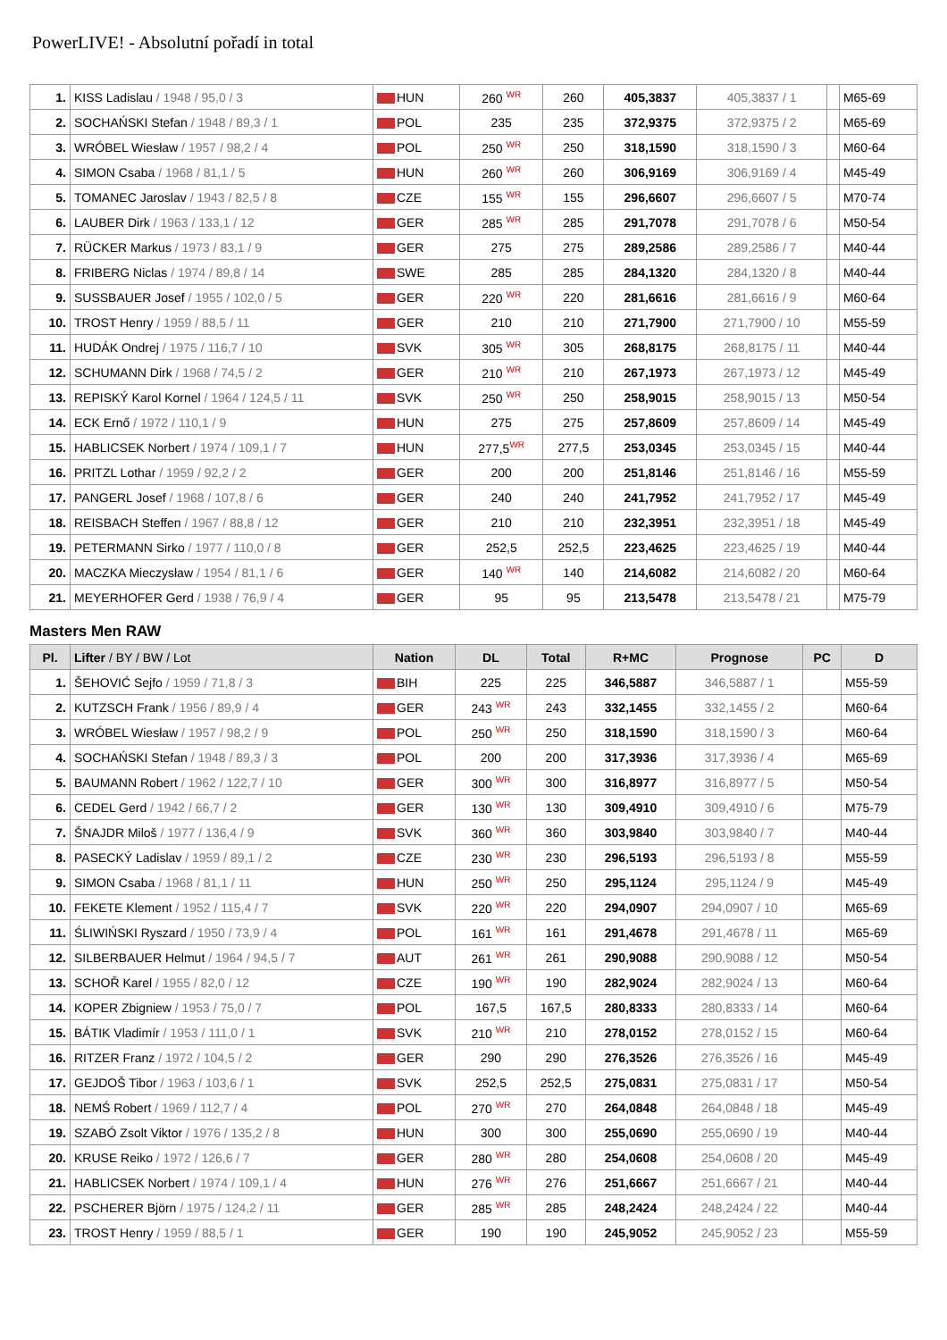PowerLIVE! - Absolutní pořadí in total
| 1. | KISS Ladislau / 1948 / 95,0 / 3 | HUN | 260 <sup>WR</sup> | 260 | 405,3837 | 405,3837 / 1 | | M65-69 |
| 2. | SOCHAŃSKI Stefan / 1948 / 89,3 / 1 | POL | 235 | 235 | 372,9375 | 372,9375 / 2 | | M65-69 |
| 3. | WRÓBEL Wiesław / 1957 / 98,2 / 4 | POL | 250 <sup>WR</sup> | 250 | 318,1590 | 318,1590 / 3 | | M60-64 |
| 4. | SIMON Csaba / 1968 / 81,1 / 5 | HUN | 260 <sup>WR</sup> | 260 | 306,9169 | 306,9169 / 4 | | M45-49 |
| 5. | TOMANEC Jaroslav / 1943 / 82,5 / 8 | CZE | 155 <sup>WR</sup> | 155 | 296,6607 | 296,6607 / 5 | | M70-74 |
| 6. | LAUBER Dirk / 1963 / 133,1 / 12 | GER | 285 <sup>WR</sup> | 285 | 291,7078 | 291,7078 / 6 | | M50-54 |
| 7. | RÜCKER Markus / 1973 / 83,1 / 9 | GER | 275 | 275 | 289,2586 | 289,2586 / 7 | | M40-44 |
| 8. | FRIBERG Niclas / 1974 / 89,8 / 14 | SWE | 285 | 285 | 284,1320 | 284,1320 / 8 | | M40-44 |
| 9. | SUSSBAUER Josef / 1955 / 102,0 / 5 | GER | 220 <sup>WR</sup> | 220 | 281,6616 | 281,6616 / 9 | | M60-64 |
| 10. | TROST Henry / 1959 / 88,5 / 11 | GER | 210 | 210 | 271,7900 | 271,7900 / 10 | | M55-59 |
| 11. | HUDÁK Ondrej / 1975 / 116,7 / 10 | SVK | 305 <sup>WR</sup> | 305 | 268,8175 | 268,8175 / 11 | | M40-44 |
| 12. | SCHUMANN Dirk / 1968 / 74,5 / 2 | GER | 210 <sup>WR</sup> | 210 | 267,1973 | 267,1973 / 12 | | M45-49 |
| 13. | REPISKÝ Karol Kornel / 1964 / 124,5 / 11 | SVK | 250 <sup>WR</sup> | 250 | 258,9015 | 258,9015 / 13 | | M50-54 |
| 14. | ECK Ernő / 1972 / 110,1 / 9 | HUN | 275 | 275 | 257,8609 | 257,8609 / 14 | | M45-49 |
| 15. | HABLICSEK Norbert / 1974 / 109,1 / 7 | HUN | 277,5<sup>WR</sup> | 277,5 | 253,0345 | 253,0345 / 15 | | M40-44 |
| 16. | PRITZL Lothar / 1959 / 92,2 / 2 | GER | 200 | 200 | 251,8146 | 251,8146 / 16 | | M55-59 |
| 17. | PANGERL Josef / 1968 / 107,8 / 6 | GER | 240 | 240 | 241,7952 | 241,7952 / 17 | | M45-49 |
| 18. | REISBACH Steffen / 1967 / 88,8 / 12 | GER | 210 | 210 | 232,3951 | 232,3951 / 18 | | M45-49 |
| 19. | PETERMANN Sirko / 1977 / 110,0 / 8 | GER | 252,5 | 252,5 | 223,4625 | 223,4625 / 19 | | M40-44 |
| 20. | MACZKA Mieczysław / 1954 / 81,1 / 6 | GER | 140 <sup>WR</sup> | 140 | 214,6082 | 214,6082 / 20 | | M60-64 |
| 21. | MEYERHOFER Gerd / 1938 / 76,9 / 4 | GER | 95 | 95 | 213,5478 | 213,5478 / 21 | | M75-79 |
Masters Men RAW
| Pl. | Lifter / BY / BW / Lot | Nation | DL | Total | R+MC | Prognose | PC | D |
| --- | --- | --- | --- | --- | --- | --- | --- | --- |
| 1. | ŠEHOVIĆ Sejfo / 1959 / 71,8 / 3 | BIH | 225 | 225 | 346,5887 | 346,5887 / 1 | | M55-59 |
| 2. | KUTZSCH Frank / 1956 / 89,9 / 4 | GER | 243 <sup>WR</sup> | 243 | 332,1455 | 332,1455 / 2 | | M60-64 |
| 3. | WRÓBEL Wiesław / 1957 / 98,2 / 9 | POL | 250 <sup>WR</sup> | 250 | 318,1590 | 318,1590 / 3 | | M60-64 |
| 4. | SOCHAŃSKI Stefan / 1948 / 89,3 / 3 | POL | 200 | 200 | 317,3936 | 317,3936 / 4 | | M65-69 |
| 5. | BAUMANN Robert / 1962 / 122,7 / 10 | GER | 300 <sup>WR</sup> | 300 | 316,8977 | 316,8977 / 5 | | M50-54 |
| 6. | CEDEL Gerd / 1942 / 66,7 / 2 | GER | 130 <sup>WR</sup> | 130 | 309,4910 | 309,4910 / 6 | | M75-79 |
| 7. | ŠNAJDR Miloš / 1977 / 136,4 / 9 | SVK | 360 <sup>WR</sup> | 360 | 303,9840 | 303,9840 / 7 | | M40-44 |
| 8. | PASECKÝ Ladislav / 1959 / 89,1 / 2 | CZE | 230 <sup>WR</sup> | 230 | 296,5193 | 296,5193 / 8 | | M55-59 |
| 9. | SIMON Csaba / 1968 / 81,1 / 11 | HUN | 250 <sup>WR</sup> | 250 | 295,1124 | 295,1124 / 9 | | M45-49 |
| 10. | FEKETE Klement / 1952 / 115,4 / 7 | SVK | 220 <sup>WR</sup> | 220 | 294,0907 | 294,0907 / 10 | | M65-69 |
| 11. | ŚLIWIŃSKI Ryszard / 1950 / 73,9 / 4 | POL | 161 <sup>WR</sup> | 161 | 291,4678 | 291,4678 / 11 | | M65-69 |
| 12. | SILBERBAUER Helmut / 1964 / 94,5 / 7 | AUT | 261 <sup>WR</sup> | 261 | 290,9088 | 290,9088 / 12 | | M50-54 |
| 13. | SCHOŘ Karel / 1955 / 82,0 / 12 | CZE | 190 <sup>WR</sup> | 190 | 282,9024 | 282,9024 / 13 | | M60-64 |
| 14. | KOPER Zbigniew / 1953 / 75,0 / 7 | POL | 167,5 | 167,5 | 280,8333 | 280,8333 / 14 | | M60-64 |
| 15. | BÁTIK Vladimír / 1953 / 111,0 / 1 | SVK | 210 <sup>WR</sup> | 210 | 278,0152 | 278,0152 / 15 | | M60-64 |
| 16. | RITZER Franz / 1972 / 104,5 / 2 | GER | 290 | 290 | 276,3526 | 276,3526 / 16 | | M45-49 |
| 17. | GEJDOŠ Tibor / 1963 / 103,6 / 1 | SVK | 252,5 | 252,5 | 275,0831 | 275,0831 / 17 | | M50-54 |
| 18. | NEMŚ Robert / 1969 / 112,7 / 4 | POL | 270 <sup>WR</sup> | 270 | 264,0848 | 264,0848 / 18 | | M45-49 |
| 19. | SZABÓ Zsolt Viktor / 1976 / 135,2 / 8 | HUN | 300 | 300 | 255,0690 | 255,0690 / 19 | | M40-44 |
| 20. | KRUSE Reiko / 1972 / 126,6 / 7 | GER | 280 <sup>WR</sup> | 280 | 254,0608 | 254,0608 / 20 | | M45-49 |
| 21. | HABLICSEK Norbert / 1974 / 109,1 / 4 | HUN | 276 <sup>WR</sup> | 276 | 251,6667 | 251,6667 / 21 | | M40-44 |
| 22. | PSCHERER Björn / 1975 / 124,2 / 11 | GER | 285 <sup>WR</sup> | 285 | 248,2424 | 248,2424 / 22 | | M40-44 |
| 23. | TROST Henry / 1959 / 88,5 / 1 | GER | 190 | 190 | 245,9052 | 245,9052 / 23 | | M55-59 |